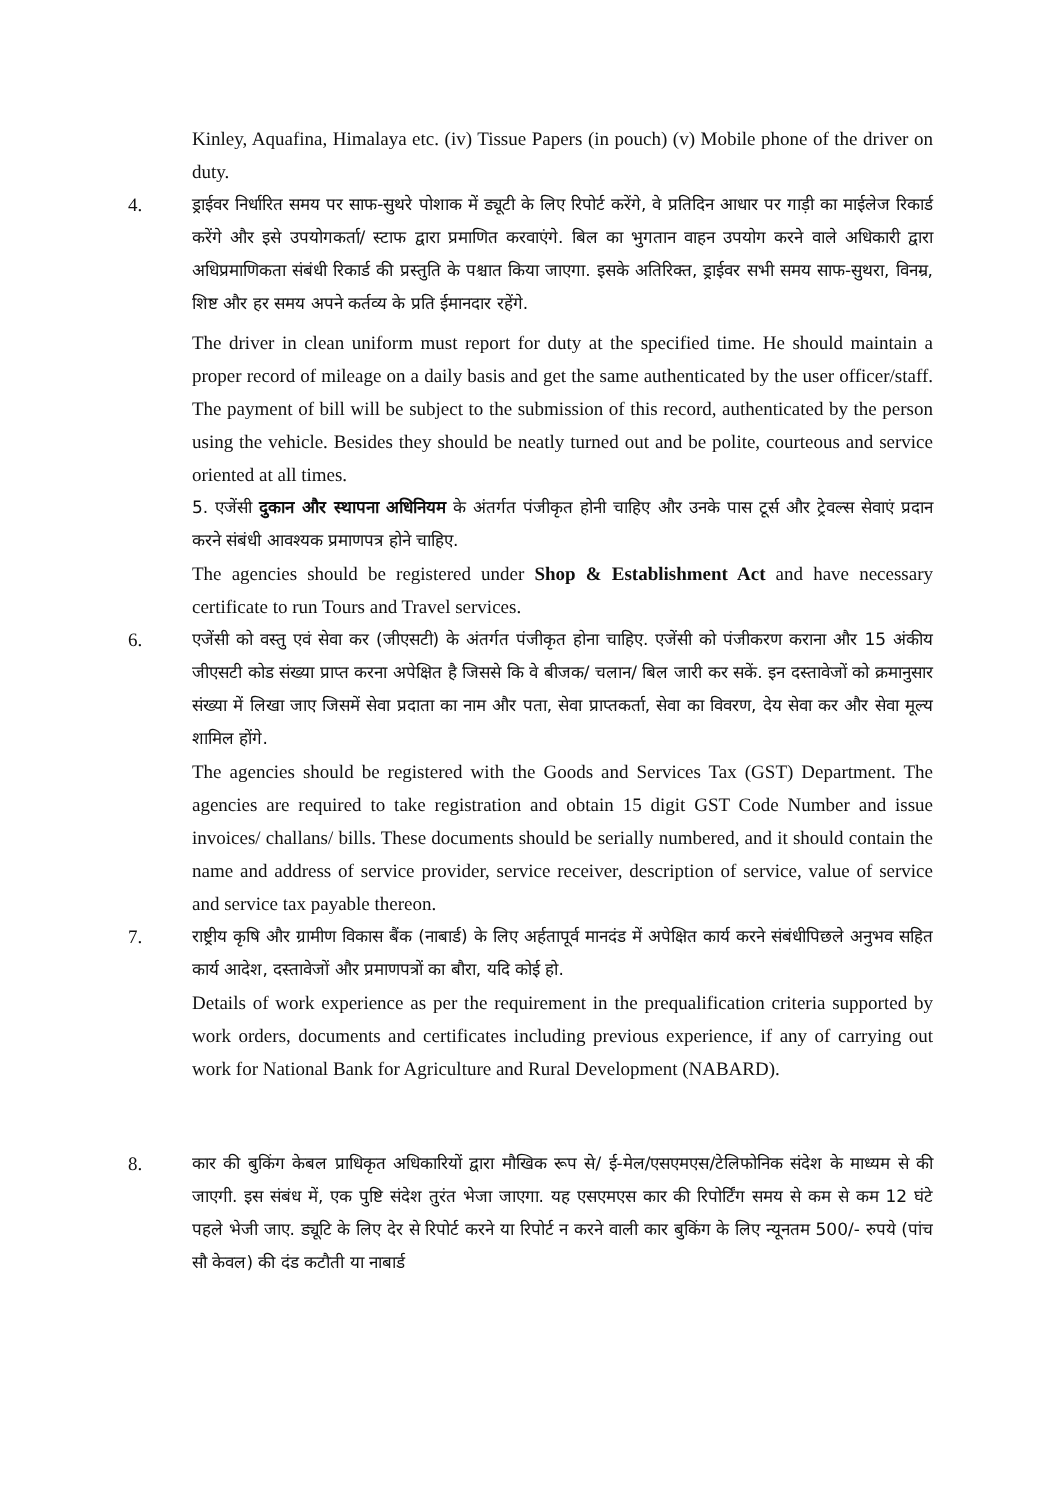Kinley, Aquafina, Himalaya etc. (iv) Tissue Papers (in pouch) (v) Mobile phone of the driver on duty.
4. ड्राईवर निर्धारित समय पर साफ-सुथरे पोशाक में ड्यूटी के लिए रिपोर्ट करेंगे, वे प्रतिदिन आधार पर गाड़ी का माईलेज रिकार्ड करेंगे और इसे उपयोगकर्ता/ स्टाफ द्वारा प्रमाणित करवाएंगे. बिल का भुगतान वाहन उपयोग करने वाले अधिकारी द्वारा अधिप्रमाणिकता संबंधी रिकार्ड की प्रस्तुति के पश्चात किया जाएगा. इसके अतिरिक्त, ड्राईवर सभी समय साफ-सुथरा, विनम्र, शिष्ट और हर समय अपने कर्तव्य के प्रति ईमानदार रहेंगे.
The driver in clean uniform must report for duty at the specified time. He should maintain a proper record of mileage on a daily basis and get the same authenticated by the user officer/staff. The payment of bill will be subject to the submission of this record, authenticated by the person using the vehicle. Besides they should be neatly turned out and be polite, courteous and service oriented at all times.
5. एजेंसी दुकान और स्थापना अधिनियम के अंतर्गत पंजीकृत होनी चाहिए और उनके पास टूर्स और ट्रेवल्स सेवाएं प्रदान करने संबंधी आवश्यक प्रमाणपत्र होने चाहिए.
The agencies should be registered under Shop & Establishment Act and have necessary certificate to run Tours and Travel services.
6. एजेंसी को वस्तु एवं सेवा कर (जीएसटी) के अंतर्गत पंजीकृत होना चाहिए. एजेंसी को पंजीकरण कराना और 15 अंकीय जीएसटी कोड संख्या प्राप्त करना अपेक्षित है जिससे कि वे बीजक/ चलान/ बिल जारी कर सकें. इन दस्तावेजों को क्रमानुसार संख्या में लिखा जाए जिसमें सेवा प्रदाता का नाम और पता, सेवा प्राप्तकर्ता, सेवा का विवरण, देय सेवा कर और सेवा मूल्य शामिल होंगे.
The agencies should be registered with the Goods and Services Tax (GST) Department. The agencies are required to take registration and obtain 15 digit GST Code Number and issue invoices/ challans/ bills. These documents should be serially numbered, and it should contain the name and address of service provider, service receiver, description of service, value of service and service tax payable thereon.
7. राष्ट्रीय कृषि और ग्रामीण विकास बैंक (नाबार्ड) के लिए अर्हतापूर्व मानदंड में अपेक्षित कार्य करने संबंधीपिछले अनुभव सहित कार्य आदेश, दस्तावेजों और प्रमाणपत्रों का बौरा, यदि कोई हो.
Details of work experience as per the requirement in the prequalification criteria supported by work orders, documents and certificates including previous experience, if any of carrying out work for National Bank for Agriculture and Rural Development (NABARD).
8. कार की बुकिंग केबल प्राधिकृत अधिकारियों द्वारा मौखिक रूप से/ ई-मेल/एसएमएस/टेलिफोनिक संदेश के माध्यम से की जाएगी. इस संबंध में, एक पुष्टि संदेश तुरंत भेजा जाएगा. यह एसएमएस कार की रिपोर्टिंग समय से कम से कम 12 घंटे पहले भेजी जाए. ड्यूटि के लिए देर से रिपोर्ट करने या रिपोर्ट न करने वाली कार बुकिंग के लिए न्यूनतम 500/- रुपये (पांच सौ केवल) की दंड कटौती या नाबार्ड